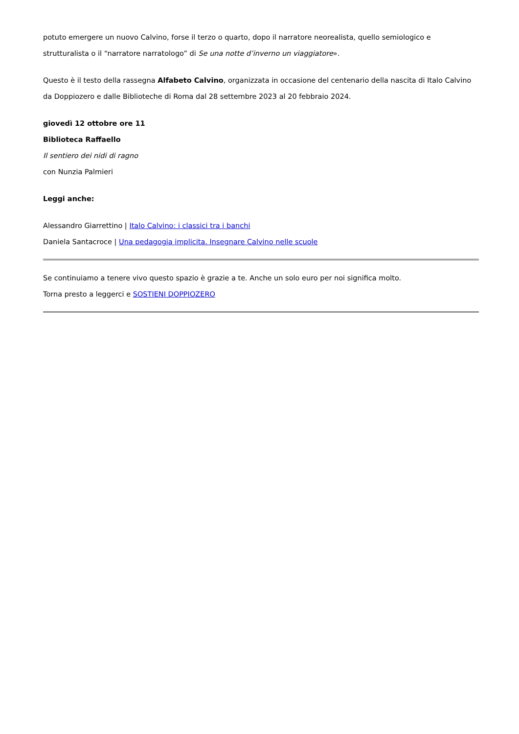potuto emergere un nuovo Calvino, forse il terzo o quarto, dopo il narratore neorealista, quello semiologico e strutturalista o il “narratore narratologo” di Se una notte d’inverno un viaggiatore».
Questo è il testo della rassegna Alfabeto Calvino, organizzata in occasione del centenario della nascita di Italo Calvino da Doppiozero e dalle Biblioteche di Roma dal 28 settembre 2023 al 20 febbraio 2024.
giovedì 12 ottobre ore 11
Biblioteca Raffaello
Il sentiero dei nidi di ragno
con Nunzia Palmieri
Leggi anche:
Alessandro Giarrettino | Italo Calvino: i classici tra i banchi
Daniela Santacroce | Una pedagogia implicita. Insegnare Calvino nelle scuole
Se continuiamo a tenere vivo questo spazio è grazie a te. Anche un solo euro per noi significa molto.
Torna presto a leggerci e SOSTIENI DOPPIOZERO